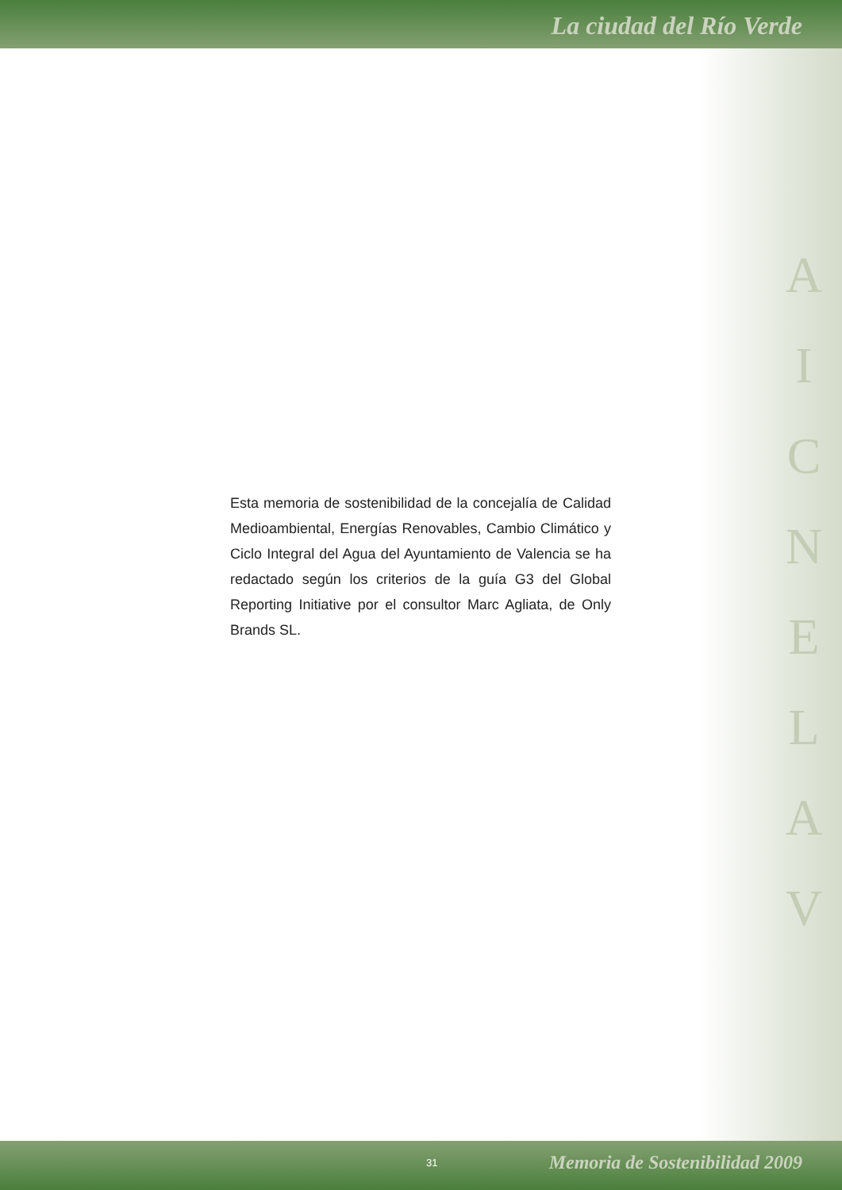La ciudad del Río Verde
A
I
C
N
E
L
A
V
Esta memoria de sostenibilidad de la concejalía de Calidad Medioambiental, Energías Renovables, Cambio Climático y Ciclo Integral del Agua del Ayuntamiento de Valencia se ha redactado según los criterios de la guía G3 del Global Reporting Initiative por el consultor Marc Agliata, de Only Brands SL.
31 Memoria de Sostenibilidad 2009